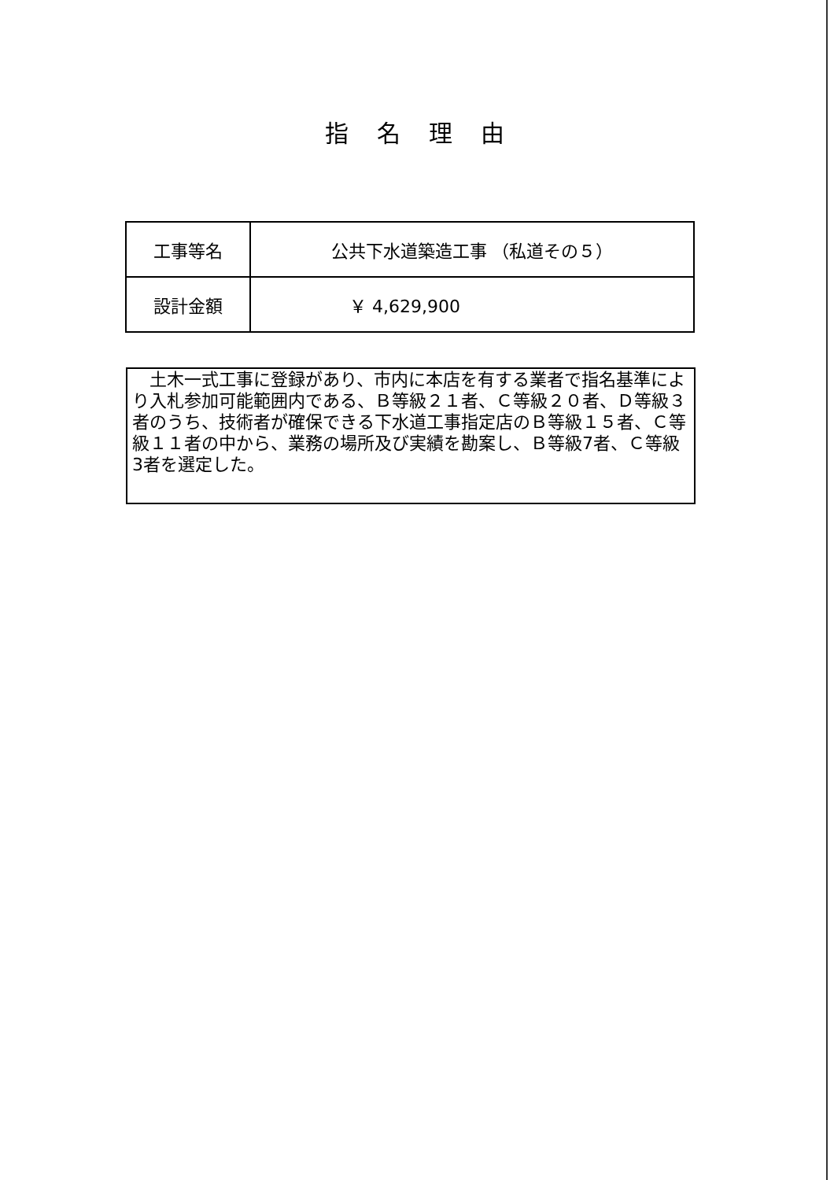指名理由
| 工事等名 | 公共下水道築造工事 （私道その５） |
| 設計金額 | ￥ 4,629,900 |
　土木一式工事に登録があり、市内に本店を有する業者で指名基準により入札参加可能範囲内である、Ｂ等級２１者、Ｃ等級２０者、Ｄ等級３者のうち、技術者が確保できる下水道工事指定店のＢ等級１５者、Ｃ等級１１者の中から、業務の場所及び実績を勘案し、Ｂ等級7者、Ｃ等級3者を選定した。